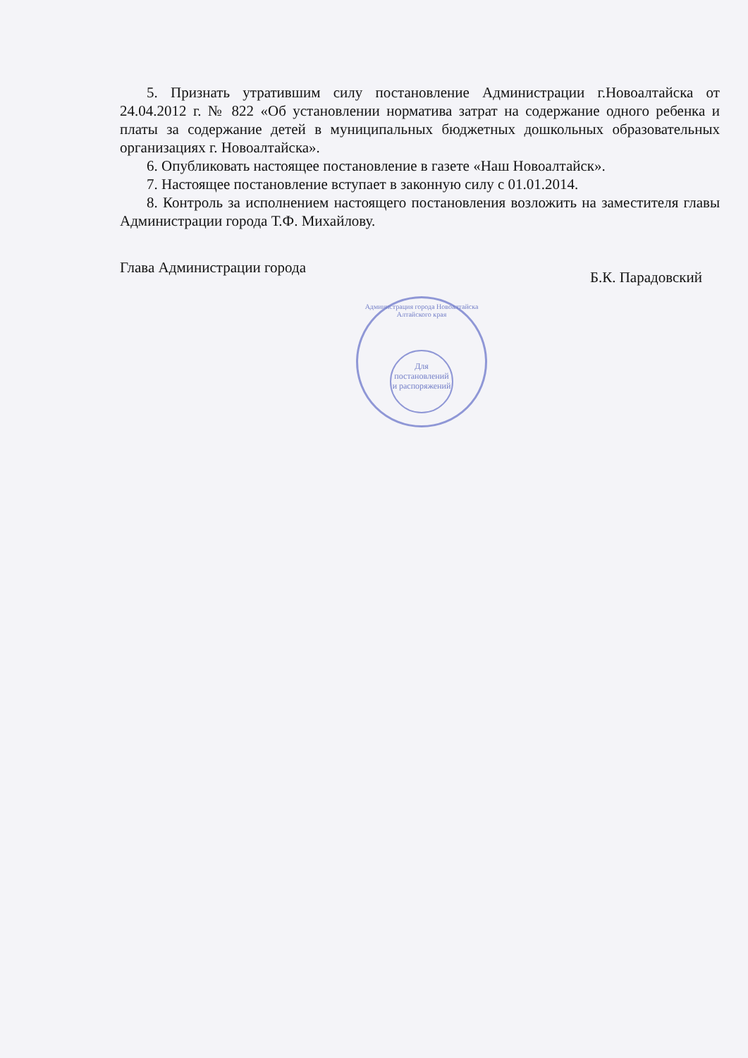5. Признать утратившим силу постановление Администрации г.Новоалтайска от 24.04.2012 г. № 822 «Об установлении норматива затрат на содержание одного ребенка и платы за содержание детей в муниципальных бюджетных дошкольных образовательных организациях г. Новоалтайска».
6. Опубликовать настоящее постановление в газете «Наш Новоалтайск».
7. Настоящее постановление вступает в законную силу с 01.01.2014.
8. Контроль за исполнением настоящего постановления возложить на заместителя главы Администрации города Т.Ф. Михайлову.
Глава Администрации города Б.К. Парадовский
Администрация города Новоалтайска Алтайского края
Для постановлений и распоряжений